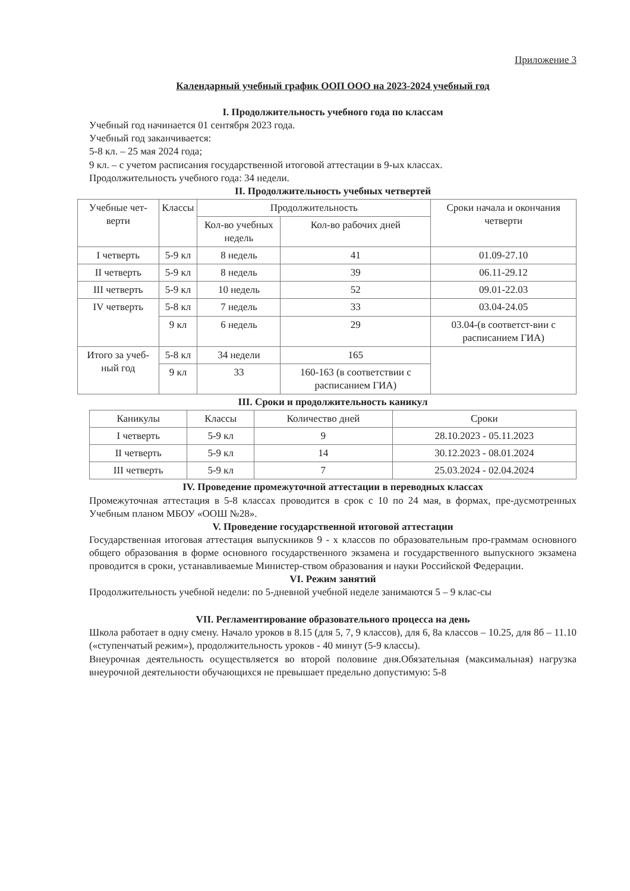Приложение 3
Календарный учебный график ООП ООО на 2023-2024 учебный год
I. Продолжительность учебного года по классам
Учебный год начинается 01 сентября 2023 года.
Учебный год заканчивается:
5-8 кл. – 25 мая 2024 года;
9 кл. – с учетом расписания государственной итоговой аттестации в 9-ых классах.
Продолжительность учебного года: 34 недели.
II. Продолжительность учебных четвертей
| Учебные чет-верти | Классы | Продолжительность | | Сроки начала и окончания четверти |
| --- | --- | --- | --- | --- |
| | | Кол-во учебных недель | Кол-во рабочих дней | |
| I четверть | 5-9 кл | 8 недель | 41 | 01.09-27.10 |
| II четверть | 5-9 кл | 8 недель | 39 | 06.11-29.12 |
| III четверть | 5-9 кл | 10 недель | 52 | 09.01-22.03 |
| IV четверть | 5-8 кл | 7 недель | 33 | 03.04-24.05 |
| | 9 кл | 6 недель | 29 | 03.04-(в соответст-вии с расписанием ГИА) |
| Итого за учеб-ный год | 5-8 кл | 34 недели | 165 | |
| | 9 кл | 33 | 160-163 (в соответствии с расписанием ГИА) | |
III. Сроки и продолжительность каникул
| Каникулы | Классы | Количество дней | Сроки |
| --- | --- | --- | --- |
| I четверть | 5-9 кл | 9 | 28.10.2023 - 05.11.2023 |
| II четверть | 5-9 кл | 14 | 30.12.2023 - 08.01.2024 |
| III четверть | 5-9 кл | 7 | 25.03.2024 - 02.04.2024 |
IV. Проведение промежуточной аттестации в переводных классах
Промежуточная аттестация в 5-8 классах проводится в срок с 10 по 24 мая, в формах, пре-дусмотренных Учебным планом МБОУ «ООШ №28».
V. Проведение государственной итоговой аттестации
Государственная итоговая аттестация выпускников 9 - х классов по образовательным про-граммам основного общего образования в форме основного государственного экзамена и государственного выпускного экзамена проводится в сроки, устанавливаемые Министер-ством образования и науки Российской Федерации.
VI. Режим занятий
Продолжительность учебной недели: по 5-дневной учебной неделе занимаются 5 – 9 клас-сы
VII. Регламентирование образовательного процесса на день
Школа работает в одну смену. Начало уроков в 8.15 (для 5, 7, 9 классов), для 6, 8а классов – 10.25, для 8б – 11.10 («ступенчатый режим»), продолжительность уроков - 40 минут (5-9 классы).
Внеурочная деятельность осуществляется во второй половине дня.Обязательная (максимальная) нагрузка внеурочной деятельности обучающихся не превышает предельно допустимую: 5-8